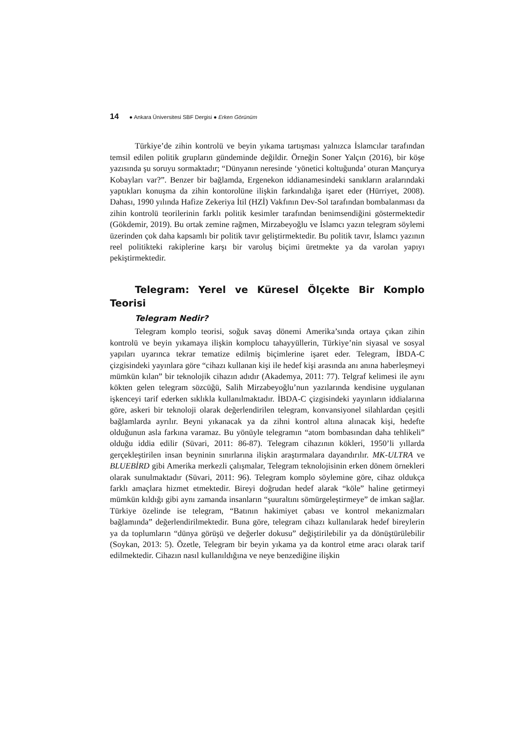14 ● Ankara Üniversitesi SBF Dergisi ● Erken Görünüm
Türkiye’de zihin kontrolü ve beyin yıkama tartışması yalnızca İslamcılar tarafından temsil edilen politik grupların gündeminde değildir. Örneğin Soner Yalçın (2016), bir köşe yazısında şu soruyu sormaktadır; “Dünyanın neresinde ‘yönetici koltuğunda’ oturan Mançurya Kobayları var?”. Benzer bir bağlamda, Ergenekon iddianamesindeki sanıkların aralarındaki yaptıkları konuşma da zihin kontorolüne ilişkin farkındalığa işaret eder (Hürriyet, 2008). Dahası, 1990 yılında Hafize Zekeriya İtil (HZİ) Vakfının Dev-Sol tarafından bombalanması da zihin kontrolü teorilerinin farklı politik kesimler tarafından benimsendiğini göstermektedir (Gökdemir, 2019). Bu ortak zemine rağmen, Mirzabeyoğlu ve İslamcı yazın telegram söylemi üzerinden çok daha kapsamlı bir politik tavır geliştirmektedir. Bu politik tavır, İslamcı yazının reel politikteki rakiplerine karşı bir varoluş biçimi üretmekte ya da varolan yapıyı pekiştirmektedir.
Telegram: Yerel ve Küresel Ölçekte Bir Komplo Teorisi
Telegram Nedir?
Telegram komplo teorisi, soğuk savaş dönemi Amerika’sında ortaya çıkan zihin kontrolü ve beyin yıkamaya ilişkin komplocu tahayyüllerin, Türkiye’nin siyasal ve sosyal yapıları uyarınca tekrar tematize edilmiş biçimlerine işaret eder. Telegram, İBDA-C çizgisindeki yayınlara göre “cihazı kullanan kişi ile hedef kişi arasında anı anına haberleşmeyi mümkün kılan” bir teknolojik cihazın adıdır (Akademya, 2011: 77). Telgraf kelimesi ile aynı kökten gelen telegram sözcüğü, Salih Mirzabeyoğlu’nun yazılarında kendisine uygulanan işkenceyi tarif ederken sıklıkla kullanılmaktadır. İBDA-C çizgisindeki yayınların iddialarına göre, askeri bir teknoloji olarak değerlendirilen telegram, konvansiyonel silahlardan çeşitli bağlamlarda ayrılır. Beyni yıkanacak ya da zihni kontrol altına alınacak kişi, hedefte olduğunun asla farkına varamaz. Bu yönüyle telegramın “atom bombasından daha tehlikeli” olduğu iddia edilir (Süvari, 2011: 86-87). Telegram cihazının kökleri, 1950’li yıllarda gerçekleştirilen insan beyninin sınırlarına ilişkin araştırmalara dayandırılır. MK-ULTRA ve BLUEBİRD gibi Amerika merkezli çalışmalar, Telegram teknolojisinin erken dönem örnekleri olarak sunulmaktadır (Süvari, 2011: 96). Telegram komplo söylemine göre, cihaz oldukça farklı amaçlara hizmet etmektedir. Bireyi doğrudan hedef alarak “köle” haline getirmeyi mümkün kıldığı gibi aynı zamanda insanların “şuuraltını sömürgeleştirmeye” de imkan sağlar. Türkiye özelinde ise telegram, “Batının hakimiyet çabası ve kontrol mekanizmaları bağlamında” değerlendirilmektedir. Buna göre, telegram cihazı kullanılarak hedef bireylerin ya da toplumların “dünya görüşü ve değerler dokusu” değiştirilebilir ya da dönüştürülebilir (Soykan, 2013: 5). Özetle, Telegram bir beyin yıkama ya da kontrol etme aracı olarak tarif edilmektedir. Cihazın nasıl kullanıldığına ve neye benzediğine ilişkin